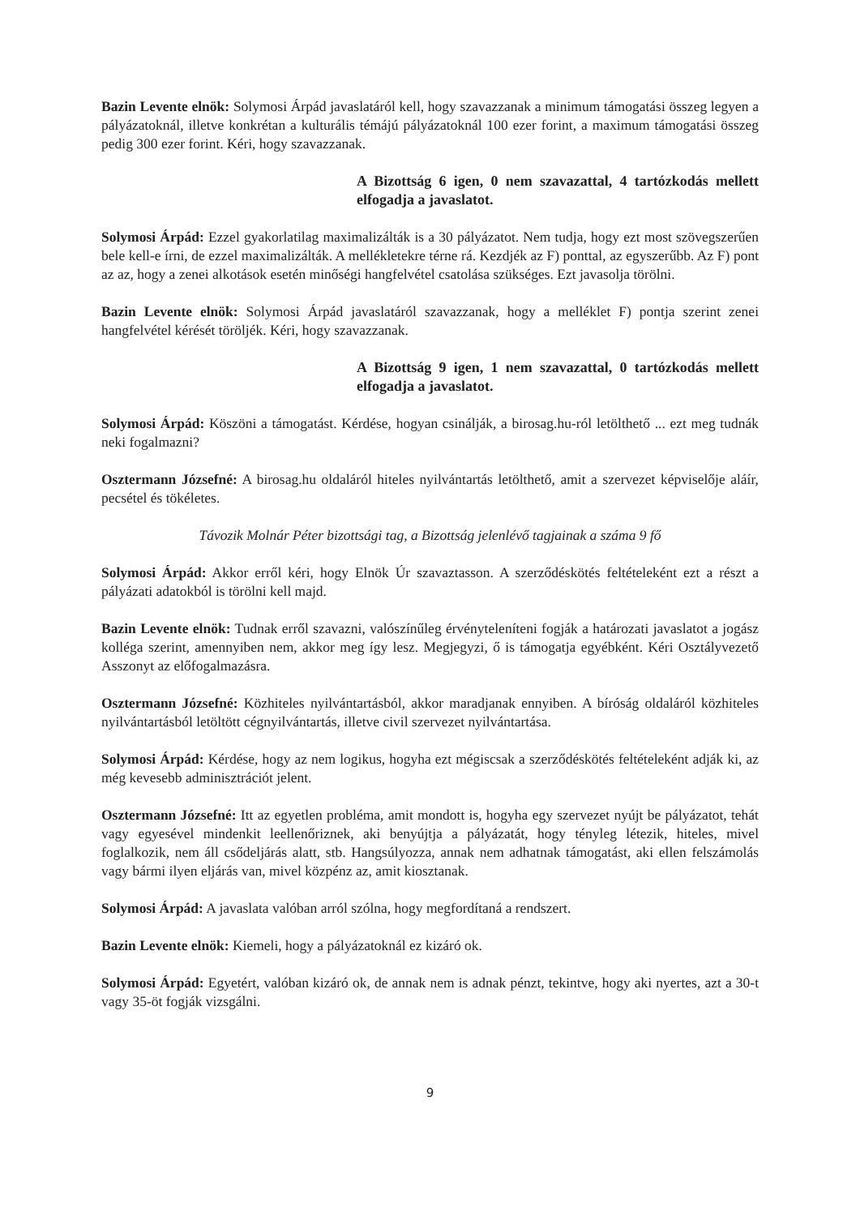Bazin Levente elnök: Solymosi Árpád javaslatáról kell, hogy szavazzanak a minimum támogatási összeg legyen a pályázatoknál, illetve konkrétan a kulturális témájú pályázatoknál 100 ezer forint, a maximum támogatási összeg pedig 300 ezer forint. Kéri, hogy szavazzanak.
A Bizottság 6 igen, 0 nem szavazattal, 4 tartózkodás mellett elfogadja a javaslatot.
Solymosi Árpád: Ezzel gyakorlatilag maximalizálták is a 30 pályázatot. Nem tudja, hogy ezt most szövegszerűen bele kell-e írni, de ezzel maximalizálták. A mellékletekre térne rá. Kezdjék az F) ponttal, az egyszerűbb. Az F) pont az az, hogy a zenei alkotások esetén minőségi hangfelvétel csatolása szükséges. Ezt javasolja törölni.
Bazin Levente elnök: Solymosi Árpád javaslatáról szavazzanak, hogy a melléklet F) pontja szerint zenei hangfelvétel kérését töröljék. Kéri, hogy szavazzanak.
A Bizottság 9 igen, 1 nem szavazattal, 0 tartózkodás mellett elfogadja a javaslatot.
Solymosi Árpád: Köszöni a támogatást. Kérdése, hogyan csinálják, a birosag.hu-ról letölthető ... ezt meg tudnák neki fogalmazni?
Osztermann Józsefné: A birosag.hu oldaláról hiteles nyilvántartás letölthető, amit a szervezet képviselője aláír, pecsétel és tökéletes.
Távozik Molnár Péter bizottsági tag, a Bizottság jelenlévő tagjainak a száma 9 fő
Solymosi Árpád: Akkor erről kéri, hogy Elnök Úr szavaztasson. A szerződéskötés feltételeként ezt a részt a pályázati adatokból is törölni kell majd.
Bazin Levente elnök: Tudnak erről szavazni, valószínűleg érvényteleníteni fogják a határozati javaslatot a jogász kolléga szerint, amennyiben nem, akkor meg így lesz. Megjegyzi, ő is támogatja egyébként. Kéri Osztályvezető Asszonyt az előfogalmazásra.
Osztermann Józsefné: Közhiteles nyilvántartásból, akkor maradjanak ennyiben. A bíróság oldaláról közhiteles nyilvántartásból letöltött cégnyilvántartás, illetve civil szervezet nyilvántartása.
Solymosi Árpád: Kérdése, hogy az nem logikus, hogyha ezt mégiscsak a szerződéskötés feltételeként adják ki, az még kevesebb adminisztrációt jelent.
Osztermann Józsefné: Itt az egyetlen probléma, amit mondott is, hogyha egy szervezet nyújt be pályázatot, tehát vagy egyesével mindenkit leellenőriznek, aki benyújtja a pályázatát, hogy tényleg létezik, hiteles, mivel foglalkozik, nem áll csődeljárás alatt, stb. Hangsúlyozza, annak nem adhatnak támogatást, aki ellen felszámolás vagy bármi ilyen eljárás van, mivel közpénz az, amit kiosztanak.
Solymosi Árpád: A javaslata valóban arról szólna, hogy megfordítaná a rendszert.
Bazin Levente elnök: Kiemeli, hogy a pályázatoknál ez kizáró ok.
Solymosi Árpád: Egyetért, valóban kizáró ok, de annak nem is adnak pénzt, tekintve, hogy aki nyertes, azt a 30-t vagy 35-öt fogják vizsgálni.
9